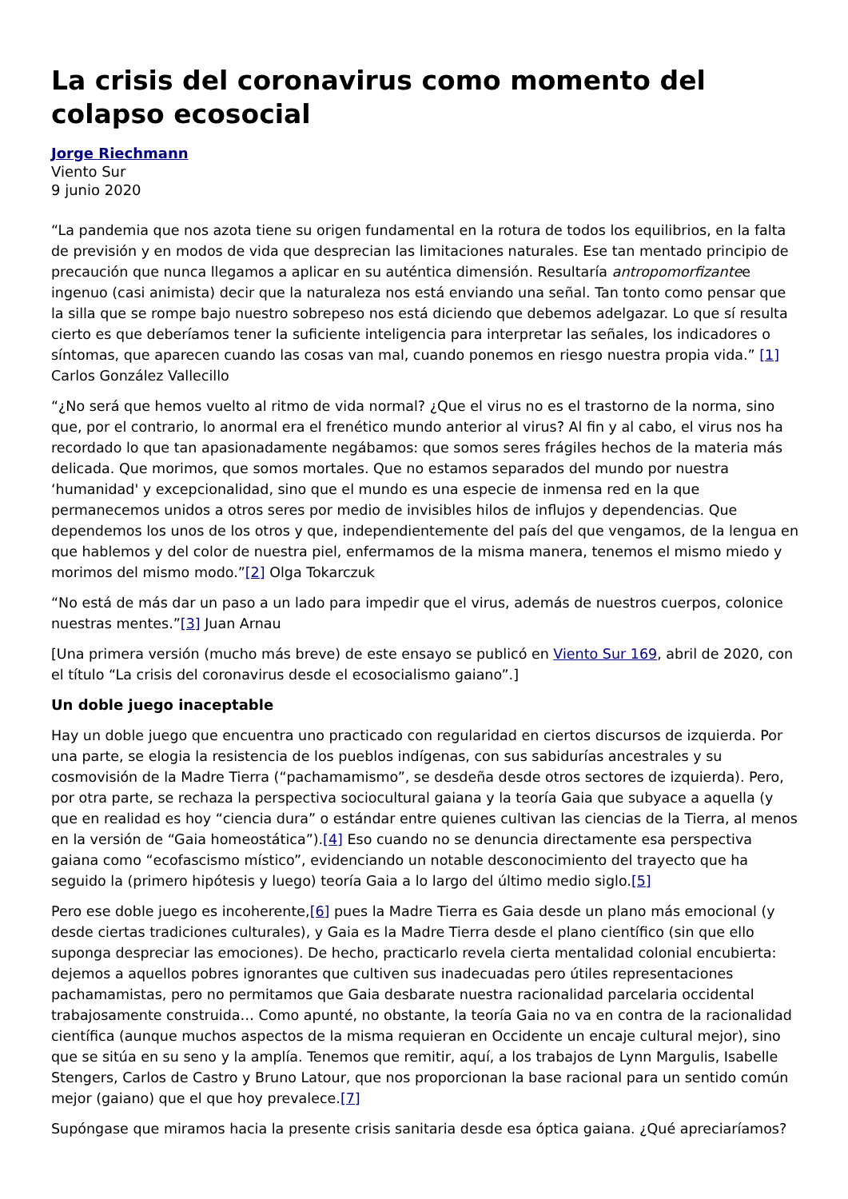La crisis del coronavirus como momento del colapso ecosocial
Jorge Riechmann
Viento Sur
9 junio 2020
“La pandemia que nos azota tiene su origen fundamental en la rotura de todos los equilibrios, en la falta de previsión y en modos de vida que desprecian las limitaciones naturales. Ese tan mentado principio de precaución que nunca llegamos a aplicar en su auténtica dimensión. Resultaría antropomorfizantee ingenuo (casi animista) decir que la naturaleza nos está enviando una señal. Tan tonto como pensar que la silla que se rompe bajo nuestro sobrepeso nos está diciendo que debemos adelgazar. Lo que sí resulta cierto es que deberíamos tener la suficiente inteligencia para interpretar las señales, los indicadores o síntomas, que aparecen cuando las cosas van mal, cuando ponemos en riesgo nuestra propia vida.” [1] Carlos González Vallecillo
“¿No será que hemos vuelto al ritmo de vida normal? ¿Que el virus no es el trastorno de la norma, sino que, por el contrario, lo anormal era el frenético mundo anterior al virus? Al fin y al cabo, el virus nos ha recordado lo que tan apasionadamente negábamos: que somos seres frágiles hechos de la materia más delicada. Que morimos, que somos mortales. Que no estamos separados del mundo por nuestra ‘humanidad' y excepcionalidad, sino que el mundo es una especie de inmensa red en la que permanecemos unidos a otros seres por medio de invisibles hilos de influjos y dependencias. Que dependemos los unos de los otros y que, independientemente del país del que vengamos, de la lengua en que hablemos y del color de nuestra piel, enfermamos de la misma manera, tenemos el mismo miedo y morimos del mismo modo.”[2] Olga Tokarczuk
“No está de más dar un paso a un lado para impedir que el virus, además de nuestros cuerpos, colonice nuestras mentes.”[3] Juan Arnau
[Una primera versión (mucho más breve) de este ensayo se publicó en Viento Sur 169, abril de 2020, con el título “La crisis del coronavirus desde el ecosocialismo gaiano”.]
Un doble juego inaceptable
Hay un doble juego que encuentra uno practicado con regularidad en ciertos discursos de izquierda. Por una parte, se elogia la resistencia de los pueblos indígenas, con sus sabidurías ancestrales y su cosmovisión de la Madre Tierra (“pachamamismo”, se desdeña desde otros sectores de izquierda). Pero, por otra parte, se rechaza la perspectiva sociocultural gaiana y la teoría Gaia que subyace a aquella (y que en realidad es hoy “ciencia dura” o estándar entre quienes cultivan las ciencias de la Tierra, al menos en la versión de “Gaia homeostática”).[4] Eso cuando no se denuncia directamente esa perspectiva gaiana como “ecofascismo místico”, evidenciando un notable desconocimiento del trayecto que ha seguido la (primero hipótesis y luego) teoría Gaia a lo largo del último medio siglo.[5]
Pero ese doble juego es incoherente,[6] pues la Madre Tierra es Gaia desde un plano más emocional (y desde ciertas tradiciones culturales), y Gaia es la Madre Tierra desde el plano científico (sin que ello suponga despreciar las emociones). De hecho, practicarlo revela cierta mentalidad colonial encubierta: dejemos a aquellos pobres ignorantes que cultiven sus inadecuadas pero útiles representaciones pachamamistas, pero no permitamos que Gaia desbarate nuestra racionalidad parcelaria occidental trabajosamente construida… Como apunté, no obstante, la teoría Gaia no va en contra de la racionalidad científica (aunque muchos aspectos de la misma requieran en Occidente un encaje cultural mejor), sino que se sitúa en su seno y la amplía. Tenemos que remitir, aquí, a los trabajos de Lynn Margulis, Isabelle Stengers, Carlos de Castro y Bruno Latour, que nos proporcionan la base racional para un sentido común mejor (gaiano) que el que hoy prevalece.[7]
Supóngase que miramos hacia la presente crisis sanitaria desde esa óptica gaiana. ¿Qué apreciaríamos?